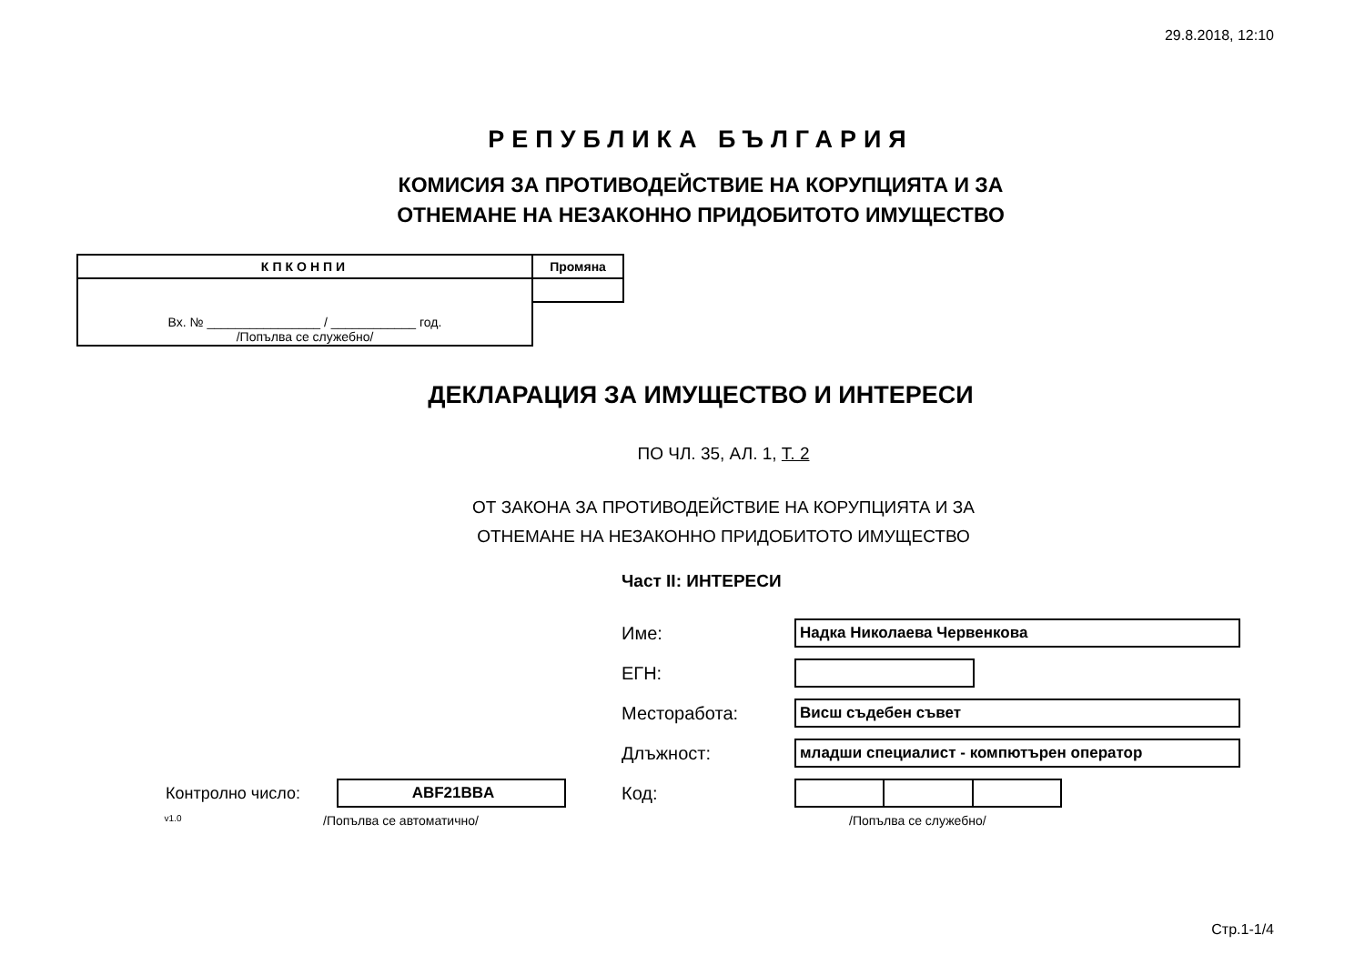29.8.2018, 12:10
РЕПУБЛИКА БЪЛГАРИЯ
КОМИСИЯ ЗА ПРОТИВОДЕЙСТВИЕ НА КОРУПЦИЯТА И ЗА
ОТНЕМАНЕ НА НЕЗАКОННО ПРИДОБИТОТО ИМУЩЕСТВО
| КПКОНПИ | Промяна |
| --- | --- |
| Вх. № ________________ / ____________ год. /Попълва се служебно/ | |
ДЕКЛАРАЦИЯ ЗА ИМУЩЕСТВО И ИНТЕРЕСИ
ПО ЧЛ. 35, АЛ. 1, Т. 2
ОТ ЗАКОНА ЗА ПРОТИВОДЕЙСТВИЕ НА КОРУПЦИЯТА И ЗА
ОТНЕМАНЕ НА НЕЗАКОННО ПРИДОБИТОТО ИМУЩЕСТВО
Част II: ИНТЕРЕСИ
Контролно число:
ABF21BBA
v1.0 /Попълва се автоматично/
Име:
Надка Николаева Червенкова
ЕГН:
Месторабота:
Висш съдебен съвет
Длъжност:
младши специалист - компютърен оператор
Код:
/Попълва се служебно/
Стр.1-1/4